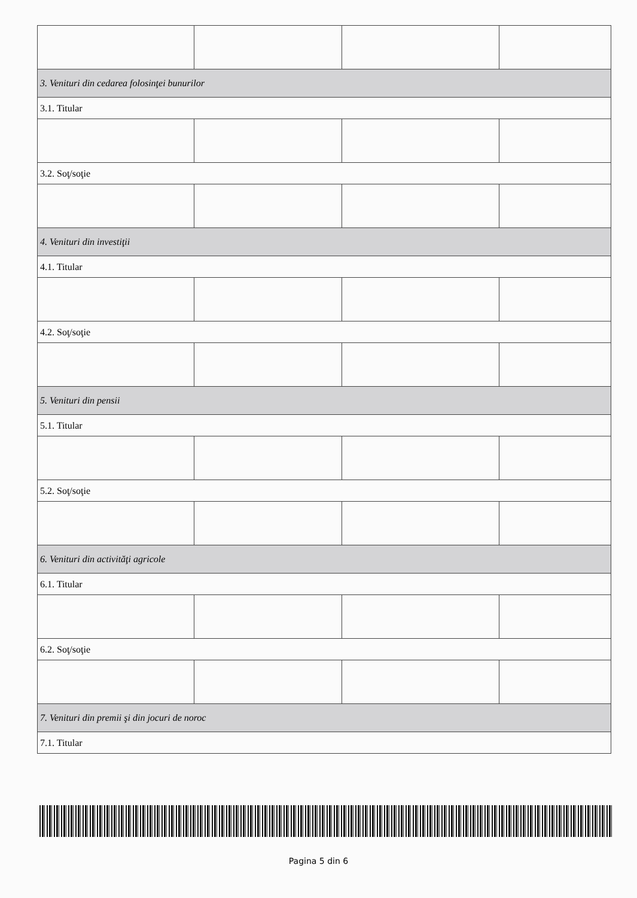| 3. Venituri din cedarea folosinţei bunurilor | | | |
| 3.1. Titular | | | |
| 3.2. Soţ/soţie | | | |
| 4. Venituri din investiţii | | | |
| 4.1. Titular | | | |
| 4.2. Soţ/soţie | | | |
| 5. Venituri din pensii | | | |
| 5.1. Titular | | | |
| 5.2. Soţ/soţie | | | |
| 6. Venituri din activităţi agricole | | | |
| 6.1. Titular | | | |
| 6.2. Soţ/soţie | | | |
| 7. Venituri din premii şi din jocuri de noroc | | | |
| 7.1. Titular | | | |
Pagina 5 din 6